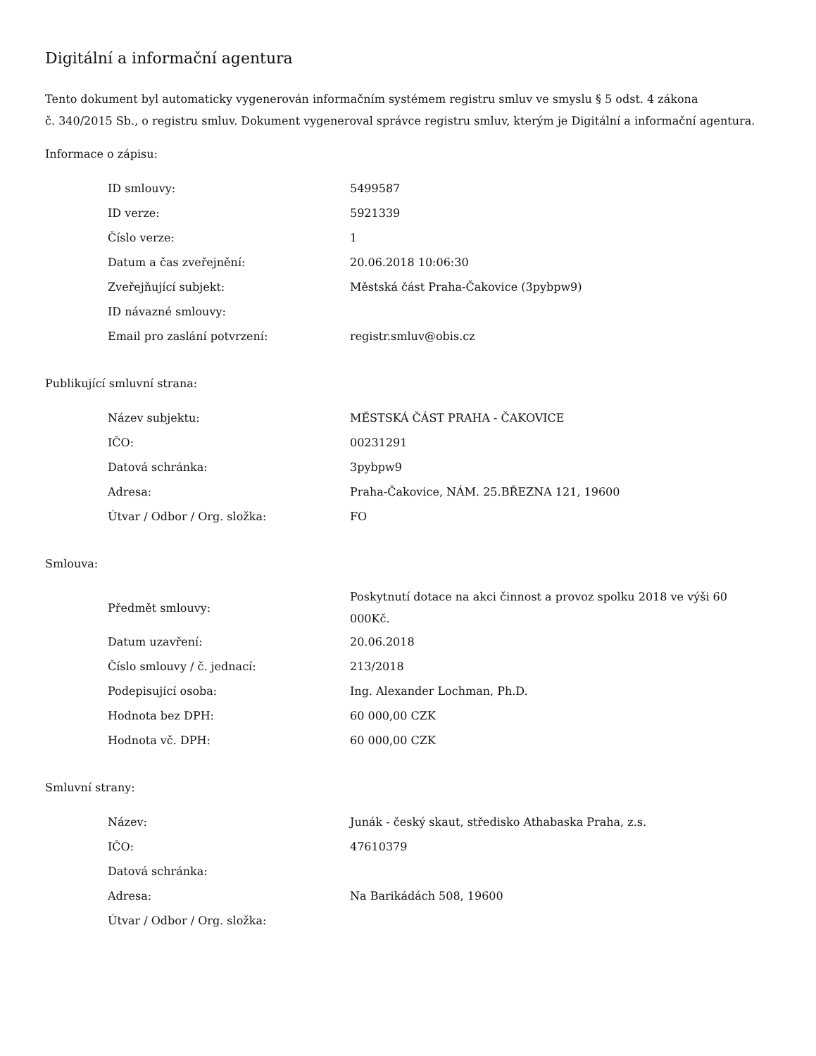Digitální a informační agentura
Tento dokument byl automaticky vygenerován informačním systémem registru smluv ve smyslu § 5 odst. 4 zákona
č. 340/2015 Sb., o registru smluv. Dokument vygeneroval správce registru smluv, kterým je Digitální a informační agentura.
Informace o zápisu:
| ID smlouvy: | 5499587 |
| ID verze: | 5921339 |
| Číslo verze: | 1 |
| Datum a čas zveřejnění: | 20.06.2018 10:06:30 |
| Zveřejňující subjekt: | Městská část Praha-Čakovice (3pybpw9) |
| ID návazné smlouvy: | |
| Email pro zaslání potvrzení: | registr.smluv@obis.cz |
Publikující smluvní strana:
| Název subjektu: | MĚSTSKÁ ČÁST PRAHA - ČAKOVICE |
| IČO: | 00231291 |
| Datová schránka: | 3pybpw9 |
| Adresa: | Praha-Čakovice, NÁM. 25.BŘEZNA 121, 19600 |
| Útvar / Odbor / Org. složka: | FO |
Smlouva:
| Předmět smlouvy: | Poskytnutí dotace na akci činnost a provoz spolku 2018 ve výši 60 000Kč. |
| Datum uzavření: | 20.06.2018 |
| Číslo smlouvy / č. jednací: | 213/2018 |
| Podepisující osoba: | Ing. Alexander Lochman, Ph.D. |
| Hodnota bez DPH: | 60 000,00 CZK |
| Hodnota vč. DPH: | 60 000,00 CZK |
Smluvní strany:
| Název: | Junák - český skaut, středisko Athabaska Praha, z.s. |
| IČO: | 47610379 |
| Datová schránka: | |
| Adresa: | Na Barikádách 508, 19600 |
| Útvar / Odbor / Org. složka: | |